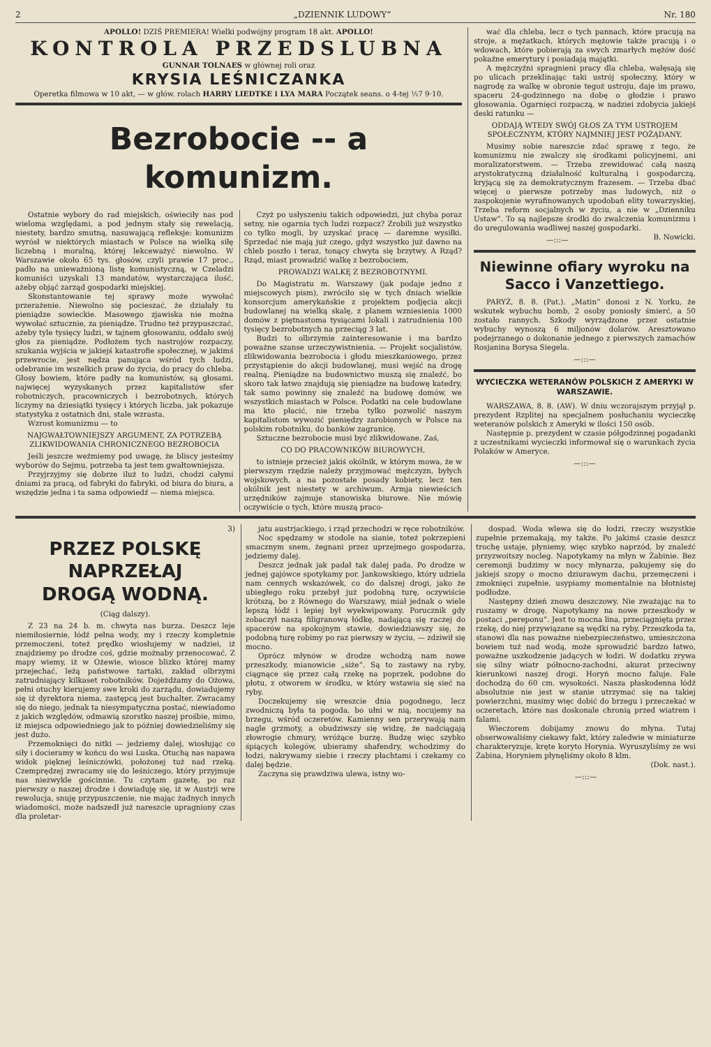2 „DZIENNIK LUDOWY“Nr. 180
APOLLO! DZIŚ PREMIERA! Wielki podwójny program 18 akt. APOLLO!
KONTROLA PRZEDSLUBNA
GUNNAR TOLNAES w głównej roli oraz
KRYSIA LEŚNICZANKA
Operetka filmowa w 10 akt, — w głów. rolach HARRY LIEDTKE i LYA MARA Początek seans. o 4-tej ½7 9·10.
Bezrobocie -- a komunizm.
Ostatnie wybory do rad miejskich, oświeciły nas pod wieloma względami, a pod jednym stały się rewelacją, niestety, bardzo smutną, nasuwającą refleksje: komunizm wyrósł w niektórych miastach w Polsce na wielką siłę liczebną i moralną, której lekceważyć niewolno. W Warszawie około 65 tys. głosów, czyli prawie 17 proc., padło na unieważnioną listę komunistyczną, w Czeladzi komuniści uzyskali 13 mandatów, wystarczająca ilość, ażeby objąć zarząd gospodarki miejskiej.
Skonstantowanie tej sprawy może wywołać przerażenie. Niewolno się pocieszać, że działały tu pieniądze sowieckie. Masowego zjawiska nie można wywołać sztucznie, za pieniądze. Trudno też przypuszczać, ażeby tyle tysięcy ludzi, w tajnem głosowaniu, oddało swój głos za pieniądze. Podłożem tych nastrojów rozpaczy, szukania wyjścia w jakiejś katastrofie społecznej, w jakimś przewrocie, jest nędza panująca wśród tych ludzi, odebranie im wszelkich praw do życia, do pracy do chleba. Głosy bowiem, które padły na komunistów, są głosami, najwięcej wyzyskanych przez kapitalistów sfer robotniczych, pracowniczych i bezrobotnych, których liczymy na dziesiątki tysięcy i których liczba, jak pokazuje statystyka z ostatnich dni, stale wzrasta.
Wzrost komunizmu — to
NAJGWAŁTOWNIEJSZY ARGUMENT, ZA POTRZEBĄ ZLIKWIDOWANIA CHRONICZNEGO BEZROBOCIA
Jeśli jeszcze weźmiemy pod uwagę, że bliscy jesteśmy wyborów do Sejmu, potrzeba ta jest tem gwałtowniejsza.
Przyjrzyjmy się dobrze iluż to ludzi, chodzi całymi dniami za pracą, od fabryki do fabryki, od biura do biura, a wszędzie jedna i ta sama odpowiedź — niema miejsca.
Czyż po usłyszeniu takich odpowiedzi, już chyba poraz setny, nie ogarnia tych ludzi rozpacz? Zrobili już wszystko co tylko mogli, by uzyskać pracę — daremne wysiłki. Sprzedać nie mają już czego, gdyż wszystko już dawno na chleb poszło i teraz, tonący chwyta się brzytwy. A Rząd? Rząd, miast prowadzić walkę z bezrobociem,
PROWADZI WALKĘ Z BEZROBOTNYMI.
Do Magistratu m. Warszawy (jak podaje jedno z miejscowych pism), zwróciło się w tych dniach wielkie konsorcjum amerykańskie z projektem podjęcia akcji budowlanej na wielką skalę, z planem wzniesienia 1000 domów z piętnastoma tysiącami lokali i zatrudnienia 100 tysięcy bezrobotnych na przeciąg 3 lat.
Budzi to olbrzymie zainteresowanie i ma bardzo poważne szanse urzeczywistnienia. — Projekt socjalistów, zlikwidowania bezrobocia i głodu mieszkaniowego, przez przystąpienie do akcji budowlanej, musi wejść na drogę realną. Pieniądze na budownictwo muszą się znaleźć, bo skoro tak łatwo znajdują się pieniądze na budowę katedry, tak samo powinny się znaleźć na budowę domów, we wszystkich miastach w Polsce. Podatki na cele budowlane ma kto płacić, nie trzeba tylko pozwolić naszym kapitalistom wywozić pieniędzy zarobionych w Polsce na polskim robotniku, do banków zagranicę.
Sztuczne bezrobocie musi być zlikwidowane. Zaś,
CO DO PRACOWNIKÓW BIUROWYCH,
to istnieje przecież jakiś okólnik, w którym mowa, że w pierwszym rzędzie należy przyjmować mężczyzn, byłych wojskowych, a na pozostałe posady kobiety, lecz ten okólnik jest niestety w archiwum. Armja niewieścich urzędników zajmuje stanowiska biurowe. Nie mówię oczywiście o tych, które muszą praco-
wać dla chleba, lecz o tych pannach, które pracują na stroje, a mężatkach, których mężowie także pracują i o wdowach, które pobierają za swych zmarłych mężów dość pokaźne emerytury i posiadają majątki.
A mężczyźni spragnieni pracy dla chleba, wałęsają się po ulicach przeklinając taki ustrój społeczny, który w nagrodę za walkę w obronie tegoż ustroju, daje im prawo, spaceru 24-godzinnego na dobę o głodzie i prawo głosowania. Ogarnięci rozpaczą, w nadziei zdobycia jakiejś deski ratunku —
ODDAJĄ WTEDY SWÓJ GŁOS ZA TYM USTROJEM SPOŁECZNYM, KTÓRY NAJMNIEJ JEST POŻĄDANY.
Musimy sobie nareszcie zdać sprawę z tego, że komunizmu nie zwalczy się środkami policyjnemi, ani moralizatorstwem. — Trzeba zrewidować całą naszą arystokratyczną działalność kulturalną i gospodarczą, kryjącą się za demokratycznym frazesem. — Trzeba dbać więcej o pierwsze potrzeby mas ludowych, niż o zaspokojenie wyrafinowanych upodobań elity towarzyskiej. Trzeba reform socjalnych w życiu, a nie w „Dzienniku Ustaw“. To są najlepsze środki do zwalczenia komunizmu i do uregulowania wadliwej naszej gospodarki. B. Nowicki.
—:::—
Niewinne ofiary wyroku na Sacco i Vanzettiego.
PARYŻ, 8. 8. (Pat.). „Matin“ donosi z N. Yorku, że wskutek wybuchu bomb, 2 osoby poniosły śmierć, a 50 zostało rannych. Szkody wyrządzone przez ostatnie wybuchy wynoszą 6 miljonów dolarów. Aresztowano podejrzanego o dokonanie jednego z pierwszych zamachów Rosjanina Borysa Siegela.
—:::—
WYCIECZKA WETERANÓW POLSKICH Z AMERYKI W WARSZAWIE.
WARSZAWA, 8. 8. (AW). W dniu wczorajszym przyjął p. prezydent Rzplitej na specjalnem posłuchaniu wycieczkę weteranów polskich z Ameryki w ilości 150 osób.
Następnie p. prezydent w czasie półgodzinnej pogadanki z uczestnikami wycieczki informował się o warunkach życia Polaków w Ameryce.
—:::—
3)
PRZEZ POLSKĘ NAPRZEŁAJ
DROGĄ WODNĄ.
(Ciąg dalszy).
Z 23 na 24 b. m. chwyta nas burza. Deszcz leje niemiłosiernie, łódź pełna wody, my i rzeczy kompletnie przemoczeni, toteż prędko wiosłujemy w nadziei, iż znajdziemy po drodze coś, gdzie możnaby przenocować. Z mapy wiemy, iż w Ożewie, wiosce blizko której mamy przejechać, leżą państwowe tartaki, zakład olbrzymi zatrudniający kilkaset robotników. Dojeżdżamy do Ożowa, pełni otuchy kierujemy swe kroki do zarządu, dowiadujemy się iż dyrektora niema, zastępcą jest buchalter. Zwracamy się do niego, jednak ta niesympatyczna postać, niewiadomo z jakich względów, odmawią szorstko naszej prośbie, mimo, iż miejsca odpowiedniego jak to później dowiedzieliśmy się jest dużo.
Przemoknięci do nitki — jedziemy dalej, wiosłując co siły i docieramy w końcu do wsi Luska. Otuchą nas napawa widok pięknej leśniczówki, położonej tuż nad rzeką. Czemprędzej zwracamy się do leśniczego, który przyjmuje nas niezwykle gościnnie. Tu czytam gazetę, po raz pierwszy o naszej drodze i dowiaduję się, iż w Austrji wre rewolucja, snuję przypuszczenie, nie mając żadnych innych wiadomości, może nadszedł już nareszcie upragniony czas dla proletar-
jatu austrjackiego, i rząd przechodzi w ręce robotników.
Noc spędzamy w stodole na sianie, toteż pokrzepieni smacznym snem, żegnani przez uprzejmego gospodarza, jedziemy dalej.
Deszcz jednak jak padał tak dalej pada. Po drodze w jednej gajówce spotykamy por. Jankowskiego, który udziela nam cennych wskazówek, co do dalszej drogi, jako że ubiegłego roku przebył już podobną turę, oczywiście krótszą, bo z Równego do Warszawy, miał jednak o wiele lepszą łódź i lepiej był wyekwipowany. Porucznik gdy zobaczył naszą filigranową łódkę, nadającą się raczej do spacerów na spokojnym stawie, dowiedziawszy się, że podobną turę robimy po raz pierwszy w życiu, — zdziwił się mocno.
Oprócz młynów w drodze wchodzą nam nowe przeszkody, mianowicie „siże“. Są to zastawy na ryby, ciągnące się przez całą rzekę na poprzek, podobne do płotu, z otworem w środku, w który wstawia się sieć na ryby.
Doczekujemy się wreszcie dnia pogodnego, lecz zwodniczą była ta pogoda, bo ułni w nią, nocujemy na brzegu, wśród oczeretów. Kamienny sen przerywają nam nagle grzmoty, a obudziwszy się widzę, że nadciągają złowrogie chmury, wróżące burzę. Budzę więc szybko śpiących kolegów, ubieramy shafendry, wchodzimy do łodzi, nakrywamy siebie i rzeczy płachtami i czekamy co dalej będzie.
Zaczyna się prawdziwa ulewa, istny wo-
dospad. Woda wlewa się do łodzi, rzeczy wszystkie zupełnie przemakają, my także. Po jakimś czasie deszcz trochę ustaje, płyniemy, więc szybko naprzód, by znaleźć przyzwoitszy nocleg. Napotykamy na młyn w Żabinie. Bez ceremonji budzimy w nocy młynarza, pakujemy się do jakiejś szopy o mocno dziurawym dachu, przemęczeni i zmoknięci zupełnie, usypiamy momentalnie na błotnistej podłodze.
Następny dzień znowu deszczowy. Nie zważając na to ruszamy w drogę. Napotykamy na nowe przeszkody w postaci „pereponu“. Jest to mocna lina, przeciągnięta przez rzekę, do niej przywiązane są wędki na ryby. Przeszkoda ta, stanowi dla nas poważne niebezpieczeństwo, umieszczona bowiem tuż nad wodą, może sprowadzić bardzo łatwo, poważne uszkodzenie jadących w łodzi. W dodatku zrywa się silny wiatr północno-zachodni, akurat przeciwny kierunkowi naszej drogi. Horyń mocno faluje. Fale dochodzą do 60 cm. wysokości. Nasza płaskodenna łódź absolutnie nie jest w stanie utrzymać się na takiej powierzchni, musimy więc dobić do brzegu i przeczekać w oczeretach, które nas doskonale chronią przed wiatrem i falami.
Wieczorem dobijamy znowu do młyna. Tutaj obserwowaliśmy ciekawy fakt, który zaledwie w miniaturze charakteryzuje, kręte koryto Horynia. Wyruszyliśmy ze wsi Żabina, Horyniem płynęliśmy około 8 klm.
(Dok. nast.).
—:::—